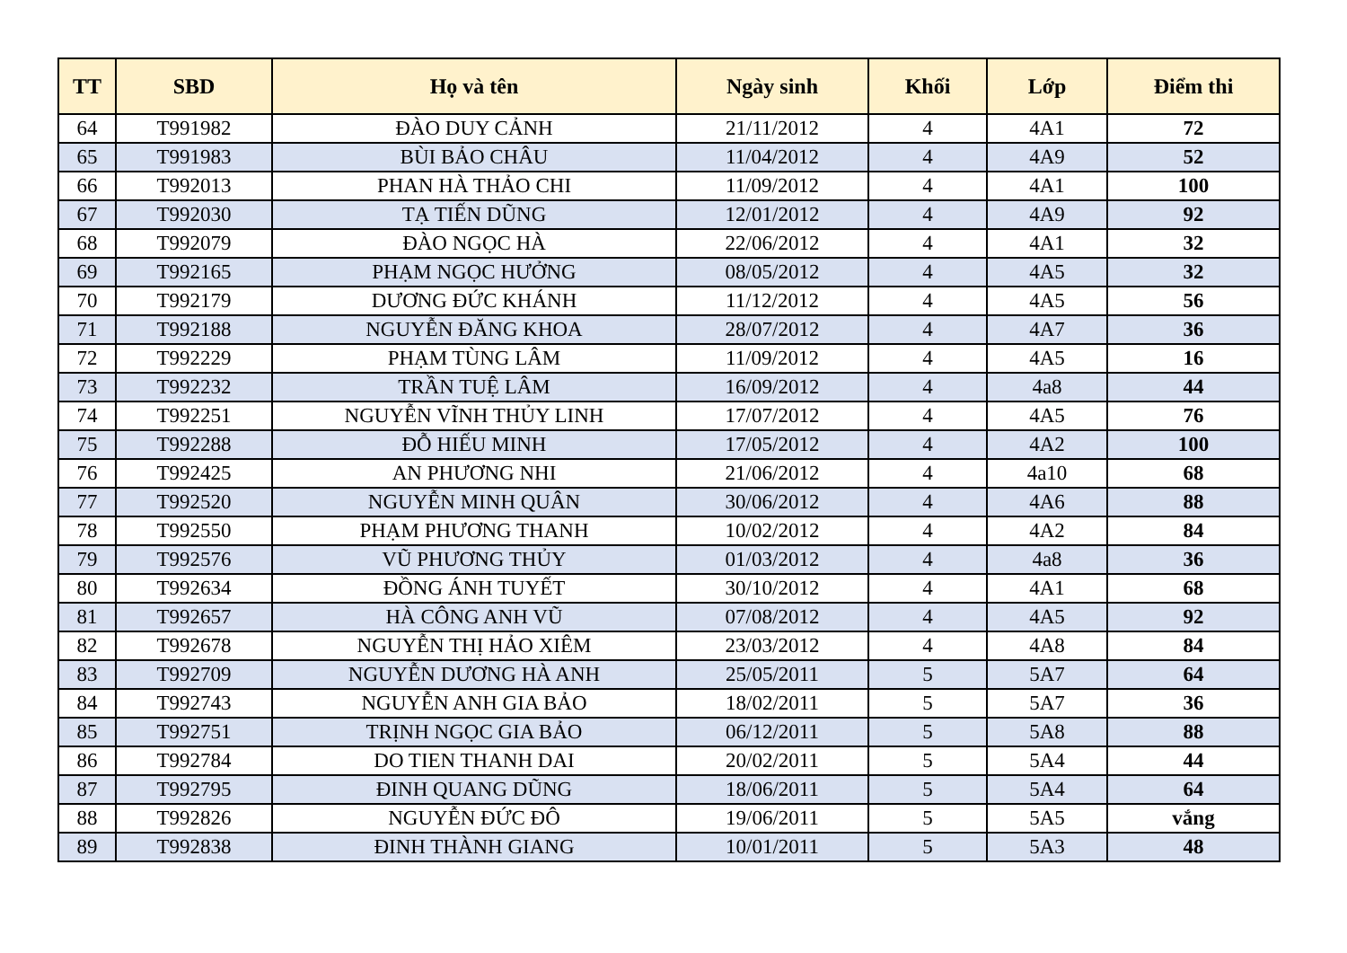| TT | SBD | Họ và tên | Ngày sinh | Khối | Lớp | Điểm thi |
| --- | --- | --- | --- | --- | --- | --- |
| 64 | T991982 | ĐÀO DUY CẢNH | 21/11/2012 | 4 | 4A1 | 72 |
| 65 | T991983 | BÙI BẢO CHÂU | 11/04/2012 | 4 | 4A9 | 52 |
| 66 | T992013 | PHAN HÀ THẢO CHI | 11/09/2012 | 4 | 4A1 | 100 |
| 67 | T992030 | TẠ TIẾN DŨNG | 12/01/2012 | 4 | 4A9 | 92 |
| 68 | T992079 | ĐÀO NGỌC HÀ | 22/06/2012 | 4 | 4A1 | 32 |
| 69 | T992165 | PHẠM NGỌC HƯỞNG | 08/05/2012 | 4 | 4A5 | 32 |
| 70 | T992179 | DƯƠNG ĐỨC KHÁNH | 11/12/2012 | 4 | 4A5 | 56 |
| 71 | T992188 | NGUYỄN ĐĂNG KHOA | 28/07/2012 | 4 | 4A7 | 36 |
| 72 | T992229 | PHẠM TÙNG LÂM | 11/09/2012 | 4 | 4A5 | 16 |
| 73 | T992232 | TRẦN TUỆ LÂM | 16/09/2012 | 4 | 4a8 | 44 |
| 74 | T992251 | NGUYỄN VĨNH THỦY LINH | 17/07/2012 | 4 | 4A5 | 76 |
| 75 | T992288 | ĐỖ HIẾU MINH | 17/05/2012 | 4 | 4A2 | 100 |
| 76 | T992425 | AN PHƯƠNG NHI | 21/06/2012 | 4 | 4a10 | 68 |
| 77 | T992520 | NGUYỄN MINH QUÂN | 30/06/2012 | 4 | 4A6 | 88 |
| 78 | T992550 | PHẠM PHƯƠNG THANH | 10/02/2012 | 4 | 4A2 | 84 |
| 79 | T992576 | VŨ PHƯƠNG THỦY | 01/03/2012 | 4 | 4a8 | 36 |
| 80 | T992634 | ĐỒNG ÁNH TUYẾT | 30/10/2012 | 4 | 4A1 | 68 |
| 81 | T992657 | HÀ CÔNG ANH VŨ | 07/08/2012 | 4 | 4A5 | 92 |
| 82 | T992678 | NGUYỄN THỊ HẢO XIÊM | 23/03/2012 | 4 | 4A8 | 84 |
| 83 | T992709 | NGUYỄN DƯƠNG HÀ ANH | 25/05/2011 | 5 | 5A7 | 64 |
| 84 | T992743 | NGUYỄN ANH GIA BẢO | 18/02/2011 | 5 | 5A7 | 36 |
| 85 | T992751 | TRỊNH NGỌC GIA BẢO | 06/12/2011 | 5 | 5A8 | 88 |
| 86 | T992784 | DO TIEN THANH DAI | 20/02/2011 | 5 | 5A4 | 44 |
| 87 | T992795 | ĐINH QUANG DŨNG | 18/06/2011 | 5 | 5A4 | 64 |
| 88 | T992826 | NGUYỄN ĐỨC ĐÔ | 19/06/2011 | 5 | 5A5 | vắng |
| 89 | T992838 | ĐINH THÀNH GIANG | 10/01/2011 | 5 | 5A3 | 48 |